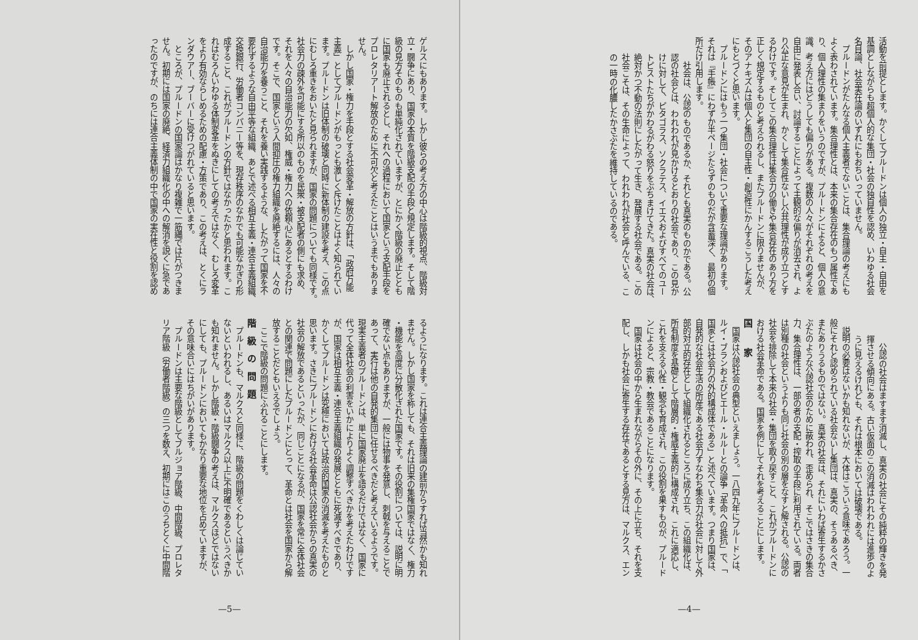活動を前提とします。かくしてプルードンは個人の独立・自主・自由を
基調としながらも超個人的な集団・社会の独自性を認め、いわゆる社会
名目論、社会実在論のいずれにもおちいっていません。
　プルードンがたんなる個人主義者でないことは、集合理論の考えにも
よく表わされています。集合理性とは、本来の集合存在のもつ属性であ
り、個人理性の集まりをいうのですが、プルードンによると、個人の意
識、考え方にはどうしても偏りがある。複数の人々がそれぞれの考えを
自由に発表し合い、討論することによって主観的な偏りが消去され、よ
り公正な意見が生まれ、かくして集合性ないし公共理性が成り立つとす
るわけです。そしてこの集合理性は集合力の働きや集合存在のあり方を
正しく規定するものと考えられるし、またプルードンに限りませんが、
そのアナキズムは個人と集団の自主性・創造性にかんするこうした考え
にもとづくと思います。
　プルードンにはもう一つ集団・社会について重要な理論があります。
それは『手帳』にわずか半ページたらずのものだが含蓄深く、最初の個
所だけ引用します。
　社会は、公認のものであるか、それとも真実のものかである。公
認の社会とは、われわれが見かけるとおりの社会であり、この見か
けに対して、ピタゴラス、ソクラテス、イエスおよびすべてのユー
トピストたちがかわるがわる怒りをぶちまけてきた。真実の社会は、
絶対かつ不動の法則にしたがって生き、発展する社会である。この
社会こそは、その生命によって、われわれが社会と呼んでいる、こ
の一時の化膿したかさぶたを維持しているのである。
　公認の社会はますます消滅し、真実の社会にその純粋の輝きを発
揮させる傾向にある。古い仮面のこの消滅はわれわれには進歩のよ
うに見えるけれども、それは根本においては破壊である。
　説明の必要はないかも知れないが、大体はこういう意味であろう。一
般にそれと認められている社会ないし集団は、真実の、そうあるべき、
またありうるものではない。真実の社会は、それにいわば寄生するかさ
ぶたのような公認社会のために蔽われ、歪められ、そこではさきの集合
力、集合理性は、一部の者の支配・搾取の手段に利用されている。両者
は別種の社会というよりも同じ社会の別の層をなすと解される。公認の
社会を排除して本来の社会・集団を取り戻すこと、これがプルードンに
おける社会革命である。国家を例にしてそれを考えることにします。
国 家
　国家は公認社会の典型といえましょう。一八四九年にプルードンは、
ルイ・ブランおよびピエール・ルルーとの論争「革命への抵抗」で、「
国家とは社会力の外的構成体である」と述べています。つまり国家は、
自発的な社会生活の所産である社会力すなわち集合力が社会に対して外
部的対立的存在として組織化されるところに成り立ち、この組織化は、
所有制度を基礎として階層的・権威主義的に構成され、これに適応し、
これを支える心性・観念も育成され、この役割を果すものが、プルード
ンによると、宗教・教会であることになります。
　国家は社会の中から生まれながらその外に、その上に立ち、それを支
配し、しかも社会に寄生する存在であるとする見方は、マルクス、エン
—4—
ゲルスにもあります。しかし彼らの考え方の中心は階級的視点、階級対
立・闘争にあり、国家の本質を階級支配の手段と規定します。そして階
級の見方そのものも単純化されていますが、とにかく階級の廃止ととも
に国家も廃止されるとし、それへの過程において国家という支配手段を
プロレタリアート解放のために不可欠と考えたことはいうまでもありま
せん。
　しかし国家・権力を手段とする社会変革・解放の方針は、「政府万能
主義」としてプルードンがもっとも激しく斥けたことはよく知られてい
ます。プルードンは旧体制の破壊と同時に新体制の建設を考え、この点
にむしろ重きをおいたと見られますが、国家の問題についても同様です。
社会力の疎外を可能にする所以のものを民衆・被支配者の側にも求め、
それを人々の自治能力の欠如、権威・権力への依頼心にあるとするわけ
です。そこで、国家という人間抑圧の権力組織を廃絶するには、人々の
自治能力を養うこと、それを養い実践するような、したがって国家を不
要化するような自由平等な組織、あとで述べる相互主義・連合主義組織、
交換銀行、労働者コンパニー等を、現存秩序のなかでも可能なかぎり形
成すること、これがプルードンの方針ではなかったかと思われます。こ
れはむろんいわゆる体制変革をぬきにしての考えではなく、むしろ変革
をより有効ならしめるための配慮・方策であり、この考えは、とくにラ
ンダウアー、ブーバーに受けつがれていると思います。
　ところが、プルードンの国家論はかなり複雑で一筋縄では片がつきま
せん。初期には国家の廃絶、経済力組織化の中への解消を説くに急であ
ったのですが、のちには連合主義体制の中で国家の実在性と役割を認め
るようになります。これは連合主義理論の建前からすれば当然かも知れ
ません。しかし国家を称しても、それは旧来の集権国家ではなく、権力
・機能を高度に分散化された国家です。その役割については、説明に明
確でない点もありますが、一般には物事を発意し、刺戟を与えることで
あって、実行は他の自発的集団に任せるべきだと考えているようです。
現実主義者のプルードンは、単に国家廃止を語るだけではなく、国家に
代って全体社会の利害をいかによりよく調整すべきかを考えたわけです
が、国家は相互主義・連合主義組織の発展とともに死滅すべきであり、
かくしてプルードンは究極においては政治的国家の消滅を考えたものと
思います。さきにプルードンにおける社会革命は公認社会からの真実の
社会の解放であるといったが、同じことになるが、国家を常に全体社会
との関連で問題にしたプルードンにとって、革命とは社会を国家から解
放することだともいえるでしょう。
　ここで階級の問題にふれることにします。
階級の問題
　プルードンも、マルクスと同様に、階級の問題をくわしくは論じてい
ないといわれるし、あるいはマルクス以上に不明確であるというべきか
も知れません。しかし階級・階級闘争の考えは、マルクスほどではない
にしても、プルードンにおいてもかなり重要な地位を占めていますが、
その意味合いにはちがいがあります。
　プルードンは主要な階級としてブルジョア階級、中間階級、プロレタ
リア階級（労働者階級）の三つを数え、初期にはこのうちとくに中間階
—5—